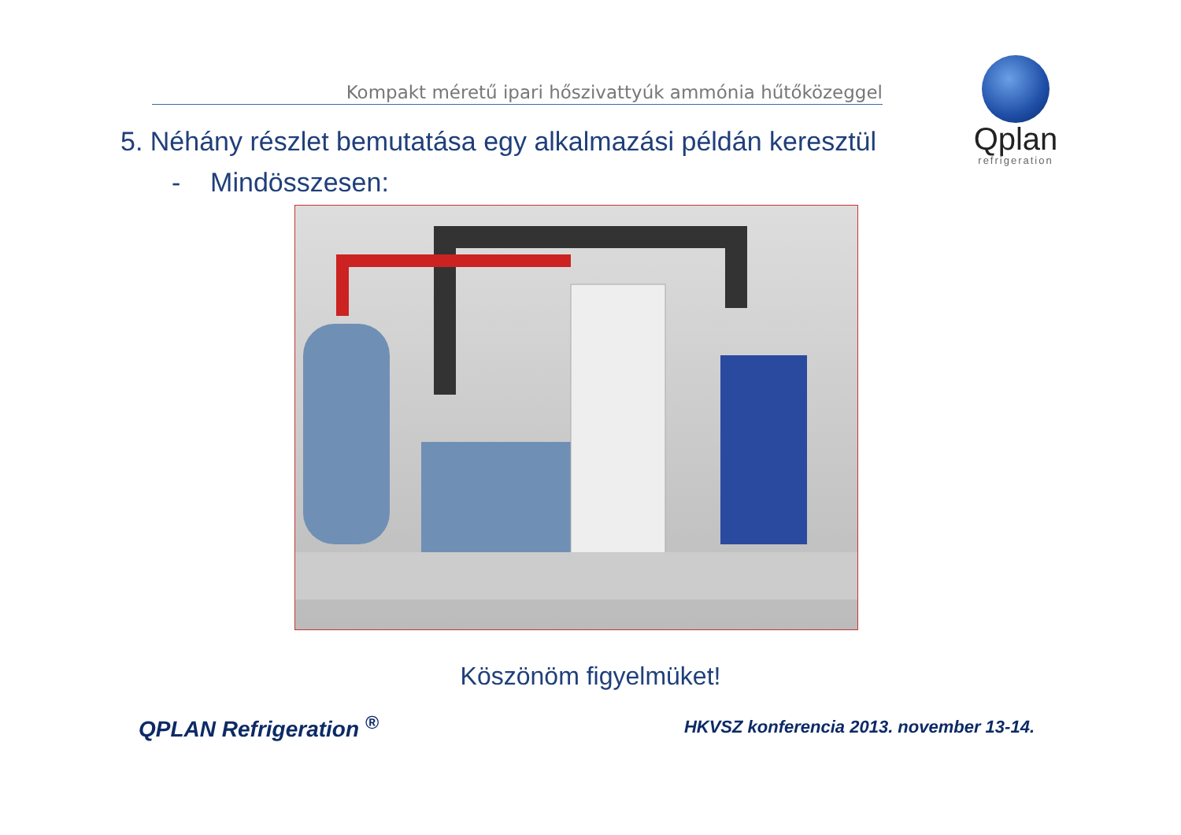Kompakt méretű ipari hőszivattyúk ammónia hűtőközeggel
Qplan
refrigeration
5. Néhány részlet bemutatása egy alkalmazási példán keresztül
- Mindösszesen:
Köszönöm figyelmüket!
QPLAN Refrigeration <sup>®</sup>
HKVSZ konferencia 2013. november 13-14.